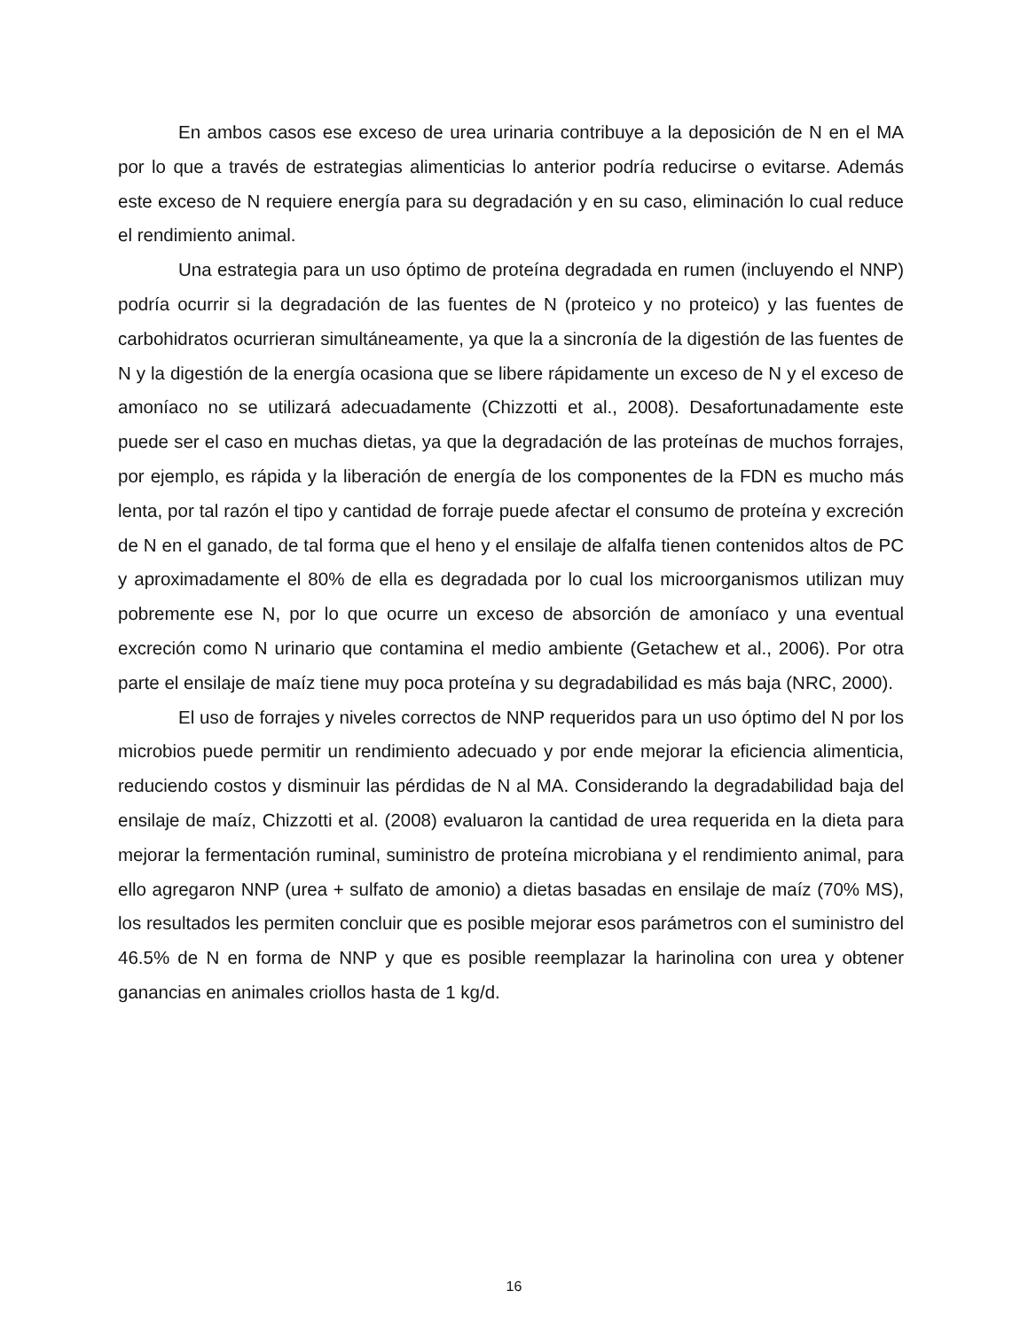En ambos casos ese exceso de urea urinaria contribuye a la deposición de N en el MA por lo que a través de estrategias alimenticias lo anterior podría reducirse o evitarse. Además este exceso de N requiere energía para su degradación y en su caso, eliminación lo cual reduce el rendimiento animal.
Una estrategia para un uso óptimo de proteína degradada en rumen (incluyendo el NNP) podría ocurrir si la degradación de las fuentes de N (proteico y no proteico) y las fuentes de carbohidratos ocurrieran simultáneamente, ya que la a sincronía de la digestión de las fuentes de N y la digestión de la energía ocasiona que se libere rápidamente un exceso de N y el exceso de amoníaco no se utilizará adecuadamente (Chizzotti et al., 2008). Desafortunadamente este puede ser el caso en muchas dietas, ya que la degradación de las proteínas de muchos forrajes, por ejemplo, es rápida y la liberación de energía de los componentes de la FDN es mucho más lenta, por tal razón el tipo y cantidad de forraje puede afectar el consumo de proteína y excreción de N en el ganado, de tal forma que el heno y el ensilaje de alfalfa tienen contenidos altos de PC y aproximadamente el 80% de ella es degradada por lo cual los microorganismos utilizan muy pobremente ese N, por lo que ocurre un exceso de absorción de amoníaco y una eventual excreción como N urinario que contamina el medio ambiente (Getachew et al., 2006). Por otra parte el ensilaje de maíz tiene muy poca proteína y su degradabilidad es más baja (NRC, 2000).
El uso de forrajes y niveles correctos de NNP requeridos para un uso óptimo del N por los microbios puede permitir un rendimiento adecuado y por ende mejorar la eficiencia alimenticia, reduciendo costos y disminuir las pérdidas de N al MA. Considerando la degradabilidad baja del ensilaje de maíz, Chizzotti et al. (2008) evaluaron la cantidad de urea requerida en la dieta para mejorar la fermentación ruminal, suministro de proteína microbiana y el rendimiento animal, para ello agregaron NNP (urea + sulfato de amonio) a dietas basadas en ensilaje de maíz (70% MS), los resultados les permiten concluir que es posible mejorar esos parámetros con el suministro del 46.5% de N en forma de NNP y que es posible reemplazar la harinolina con urea y obtener ganancias en animales criollos hasta de 1 kg/d.
16